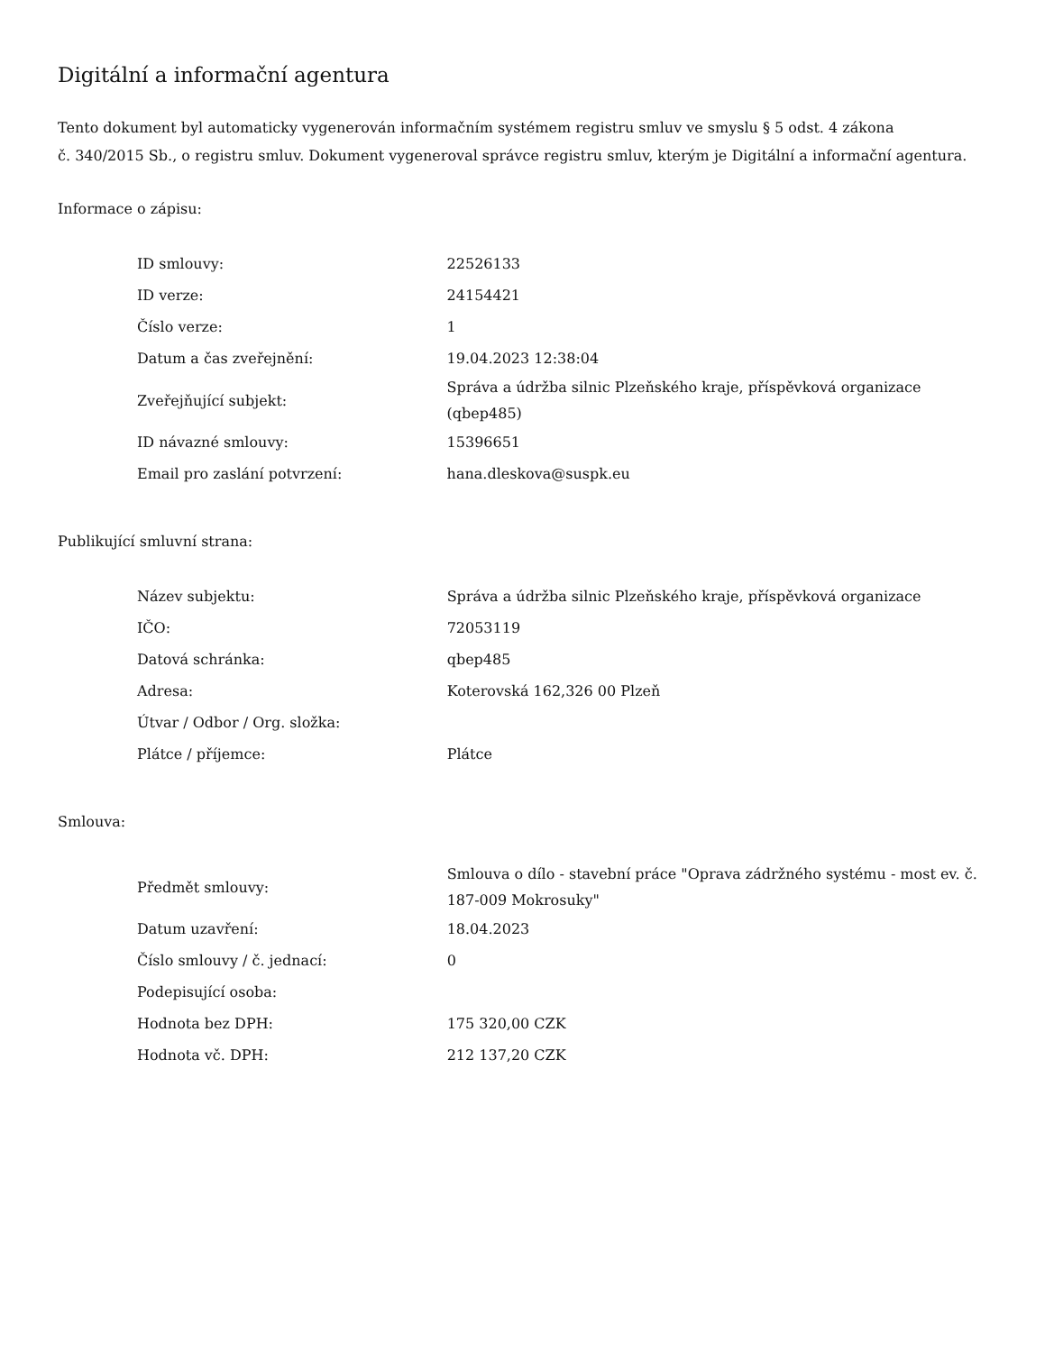Digitální a informační agentura
Tento dokument byl automaticky vygenerován informačním systémem registru smluv ve smyslu § 5 odst. 4 zákona
č. 340/2015 Sb., o registru smluv. Dokument vygeneroval správce registru smluv, kterým je Digitální a informační agentura.
Informace o zápisu:
| ID smlouvy: | 22526133 |
| ID verze: | 24154421 |
| Číslo verze: | 1 |
| Datum a čas zveřejnění: | 19.04.2023 12:38:04 |
| Zveřejňující subjekt: | Správa a údržba silnic Plzeňského kraje, příspěvková organizace (qbep485) |
| ID návazné smlouvy: | 15396651 |
| Email pro zaslání potvrzení: | hana.dleskova@suspk.eu |
Publikující smluvní strana:
| Název subjektu: | Správa a údržba silnic Plzeňského kraje, příspěvková organizace |
| IČO: | 72053119 |
| Datová schránka: | qbep485 |
| Adresa: | Koterovská 162,326 00 Plzeň |
| Útvar / Odbor / Org. složka: | |
| Plátce / příjemce: | Plátce |
Smlouva:
| Předmět smlouvy: | Smlouva o dílo - stavební práce "Oprava zádržného systému - most ev. č. 187-009 Mokrosuky" |
| Datum uzavření: | 18.04.2023 |
| Číslo smlouvy / č. jednací: | 0 |
| Podepisující osoba: | |
| Hodnota bez DPH: | 175 320,00 CZK |
| Hodnota vč. DPH: | 212 137,20 CZK |